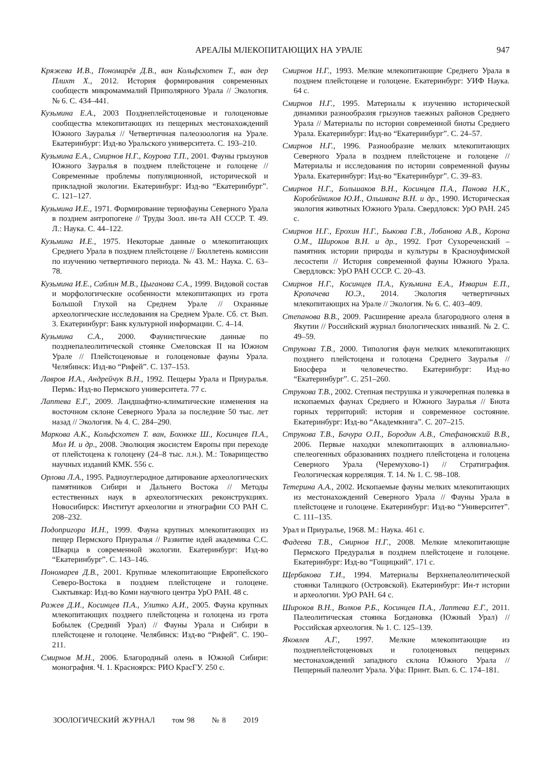АРЕАЛЫ МЛЕКОПИТАЮЩИХ НА УРАЛЕ 947
Кряжева И.В., Пономарёв Д.В., ван Кольфсхотен Т., ван дер Плихт Х., 2012. История формирования современных сообществ микромаммалий Приполярного Урала // Экология. № 6. С. 434–441.
Кузьмина Е.А., 2003 Позднеплейстоценовые и голоценовые сообщества млекопитающих из пещерных местонахождений Южного Зауралья // Четвертичная палеозоология на Урале. Екатеринбург: Изд-во Уральского университета. С. 193–210.
Кузьмина Е.А., Смирнов Н.Г., Коурова Т.П., 2001. Фауны грызунов Южного Зауралья в позднем плейстоцене и голоцене // Современные проблемы популяционной, исторической и прикладной экологии. Екатеринбург: Изд-во “Екатеринбург”. С. 121–127.
Кузьмина И.Е., 1971. Формирование териофауны Северного Урала в позднем антропогене // Труды Зоол. ин-та АН СССР. Т. 49. Л.: Наука. С. 44–122.
Кузьмина И.Е., 1975. Некоторые данные о млекопитающих Среднего Урала в позднем плейстоцене // Бюллетень комиссии по изучению четвертичного периода. № 43. М.: Наука. С. 63–78.
Кузьмина И.Е., Саблин М.В., Цыганова С.А., 1999. Видовой состав и морфологические особенности млекопитающих из грота Большой Глухой на Среднем Урале // Охранные археологические исследования на Среднем Урале. Сб. ст. Вып. 3. Екатеринбург: Банк культурной информации. С. 4–14.
Кузьмина С.А., 2000. Фаунистические данные по позднепалеолитической стоянке Смеловская II на Южном Урале // Плейстоценовые и голоценовые фауны Урала. Челябинск: Изд-во “Рифей”. С. 137–153.
Лавров И.А., Андрейчук В.Н., 1992. Пещеры Урала и Приуралья. Пермь: Изд-во Пермского университета. 77 с.
Лаптева Е.Г., 2009. Ландшафтно-климатические изменения на восточном склоне Северного Урала за последние 50 тыс. лет назад // Экология. № 4. С. 284–290.
Маркова А.К., Кольфсхотен Т. ван, Бохнкке Ш., Косинцев П.А., Мол И. и др., 2008. Эволюция экосистем Европы при переходе от плейстоцена к голоцену (24–8 тыс. л.н.). М.: Товарищество научных изданий КМК. 556 с.
Орлова Л.А., 1995. Радиоуглеродное датирование археологических памятников Сибири и Дальнего Востока // Методы естественных наук в археологических реконструкциях. Новосибирск: Институт археологии и этнографии СО РАН С. 208–232.
Подопригора И.Н., 1999. Фауна крупных млекопитающих из пещер Пермского Приуралья // Развитие идей академика С.С. Шварца в современной экологии. Екатеринбург: Изд-во “Екатеринбург”. С. 143–146.
Пономарев Д.В., 2001. Крупные млекопитающие Европейского Северо-Востока в позднем плейстоцене и голоцене. Сыктывкар: Изд-во Коми научного центра УрО РАН. 48 с.
Ражев Д.И., Косинцев П.А., Улитко А.И., 2005. Фауна крупных млекопитающих позднего плейстоцена и голоцена из грота Бобылек (Средний Урал) // Фауны Урала и Сибири в плейстоцене и голоцене. Челябинск: Изд-во “Рифей”. С. 190–211.
Смирнов М.Н., 2006. Благородный олень в Южной Сибири: монография. Ч. 1. Красноярск: РИО КрасГУ. 250 с.
Смирнов Н.Г., 1993. Мелкие млекопитающие Среднего Урала в позднем плейстоцене и голоцене. Екатеринбург: УИФ Наука. 64 с.
Смирнов Н.Г., 1995. Материалы к изучению исторической динамики разнообразия грызунов таежных районов Среднего Урала // Материалы по истории современной биоты Среднего Урала. Екатеринбург: Изд-во “Екатеринбург”. С. 24–57.
Смирнов Н.Г., 1996. Разнообразие мелких млекопитающих Северного Урала в позднем плейстоцене и голоцене // Материалы и исследования по истории современной фауны Урала. Екатеринбург: Изд-во “Екатеринбург”. С. 39–83.
Смирнов Н.Г., Большаков В.Н., Косинцев П.А., Панова Н.К., Коробейников Ю.И., Ольшванг В.Н. и др., 1990. Историческая экология животных Южного Урала. Свердловск: УрО РАН. 245 с.
Смирнов Н.Г., Ерохин Н.Г., Быкова Г.В., Лобанова А.В., Корона О.М., Широков В.Н. и др., 1992. Грот Сухореченский – памятник истории природы и культуры в Красноуфимской лесостепи // История современной фауны Южного Урала. Свердловск: УрО РАН СССР. С. 20–43.
Смирнов Н.Г., Косинцев П.А., Кузьмина Е.А., Изварин Е.П., Кропачева Ю.Э., 2014. Экология четвертичных млекопитающих на Урале // Экология. № 6. С. 403–409.
Степанова В.В., 2009. Расширение ареала благородного оленя в Якутии // Российский журнал биологических инвазий. № 2. С. 49–59.
Струкова Т.В., 2000. Типология фаун мелких млекопитающих позднего плейстоцена и голоцена Среднего Зауралья // Биосфера и человечество. Екатеринбург: Изд-во “Екатеринбург”. С. 251–260.
Струкова Т.В., 2002. Степная пеструшка и узкочерепная полевка в ископаемых фаунах Среднего и Южного Зауралья // Биота горных территорий: история и современное состояние. Екатеринбург: Изд-во “Академкнига”. С. 207–215.
Струкова Т.В., Бачура О.П., Бородин А.В., Стефановский В.В., 2006. Первые находки млекопитающих в аллювиально-спелеогенных образованиях позднего плейстоцена и голоцена Северного Урала (Черемухово-1) // Стратиграфия. Геологическая корреляция. Т. 14. № 1. С. 98–108.
Тетерина А.А., 2002. Ископаемые фауны мелких млекопитающих из местонахождений Северного Урала // Фауны Урала в плейстоцене и голоцене. Екатеринбург: Изд-во “Университет”. С. 111–135.
Урал и Приуралье, 1968. М.: Наука. 461 с.
Фадеева Т.В., Смирнов Н.Г., 2008. Мелкие млекопитающие Пермского Предуралья в позднем плейстоцене и голоцене. Екатеринбург: Изд-во “Гощицкий”. 171 с.
Щербакова Т.И., 1994. Материалы Верхнепалеолитической стоянки Талицкого (Островской). Екатеринбург: Ин-т истории и археологии. УрО РАН. 64 с.
Широков В.Н., Волков Р.Б., Косинцев П.А., Лаптева Е.Г., 2011. Палеолитическая стоянка Богдановка (Южный Урал) // Российская археология. № 1. С. 125–139.
Яковлев А.Г., 1997. Мелкие млекопитающие из позднеплейстоценовых и голоценовых пещерных местонахождений западного склона Южного Урала // Пещерный палеолит Урала. Уфа: Принт. Вып. 6. С. 174–181.
ЗООЛОГИЧЕСКИЙ ЖУРНАЛ том 98 № 8 2019